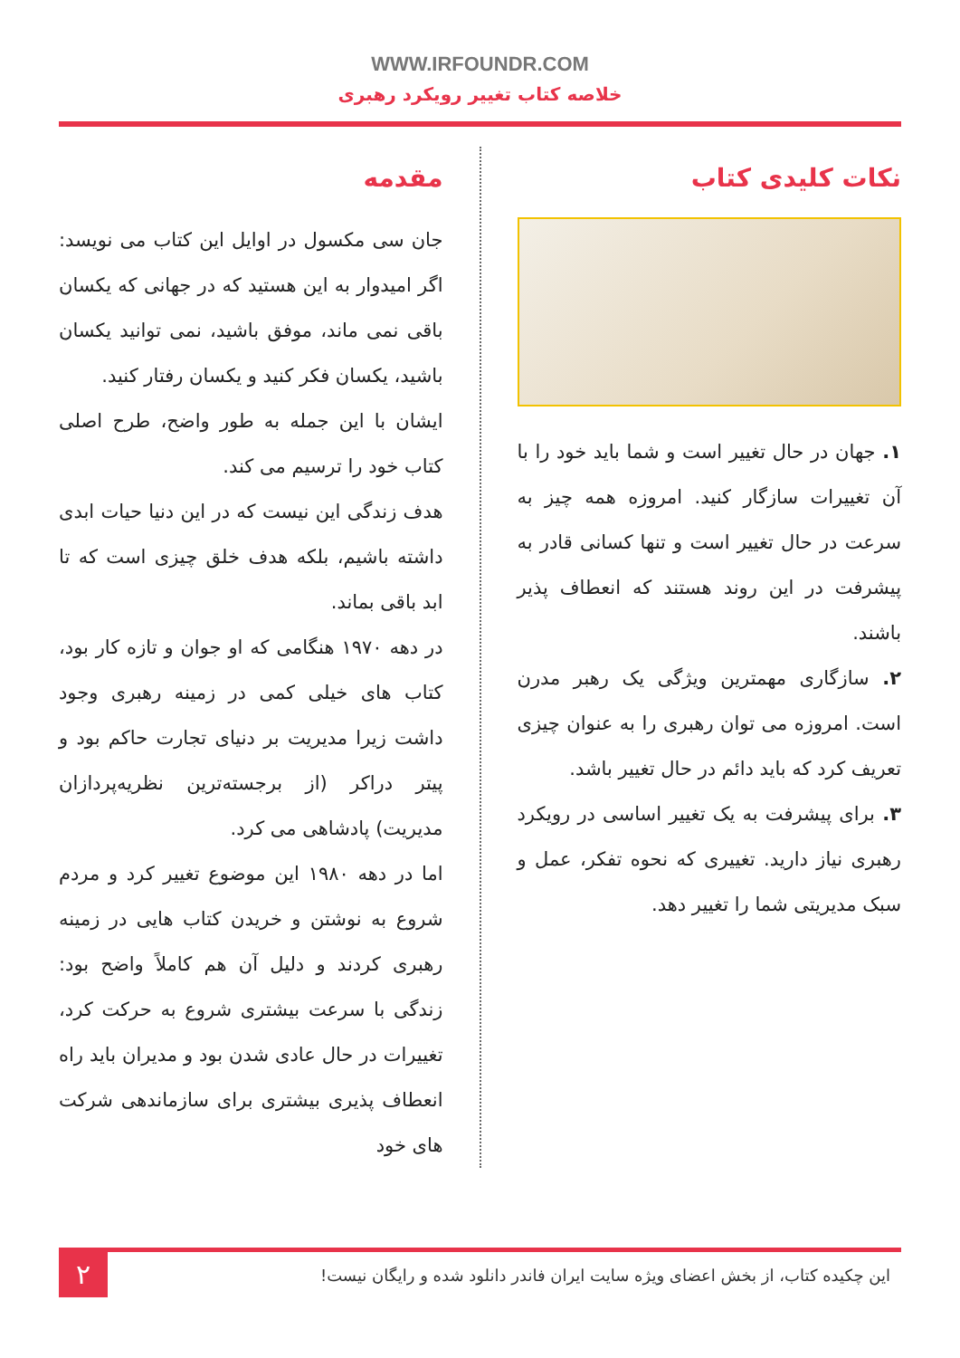WWW.IRFOUNDR.COM
خلاصه کتاب تغییر رویکرد رهبری
نکات کلیدی کتاب
۱. جهان در حال تغییر است و شما باید خود را با آن تغییرات سازگار کنید. امروزه همه چیز به سرعت در حال تغییر است و تنها کسانی قادر به پیشرفت در این روند هستند که انعطاف پذیر باشند.
۲. سازگاری مهمترین ویژگی یک رهبر مدرن است. امروزه می توان رهبری را به عنوان چیزی تعریف کرد که باید دائم در حال تغییر باشد.
۳. برای پیشرفت به یک تغییر اساسی در رویکرد رهبری نیاز دارید. تغییری که نحوه تفکر، عمل و سبک مدیریتی شما را تغییر دهد.
مقدمه
جان سی مکسول در اوایل این کتاب می نویسد: اگر امیدوار به این هستید که در جهانی که یکسان باقی نمی ماند، موفق باشید، نمی توانید یکسان باشید، یکسان فکر کنید و یکسان رفتار کنید.
ایشان با این جمله به طور واضح، طرح اصلی کتاب خود را ترسیم می کند.
هدف زندگی این نیست که در این دنیا حیات ابدی داشته باشیم، بلکه هدف خلق چیزی است که تا ابد باقی بماند.
در دهه ۱۹۷۰ هنگامی که او جوان و تازه کار بود، کتاب های خیلی کمی در زمینه رهبری وجود داشت زیرا مدیریت بر دنیای تجارت حاکم بود و پیتر دراکر (از برجسته‌ترین نظریه‌پردازان مدیریت) پادشاهی می کرد.
اما در دهه ۱۹۸۰ این موضوع تغییر کرد و مردم شروع به نوشتن و خریدن کتاب هایی در زمینه رهبری کردند و دلیل آن هم کاملاً واضح بود: زندگی با سرعت بیشتری شروع به حرکت کرد، تغییرات در حال عادی شدن بود و مدیران باید راه انعطاف پذیری بیشتری برای سازماندهی شرکت های خود
این چکیده کتاب، از بخش اعضای ویژه سایت ایران فاندر دانلود شده و رایگان نیست!
۲